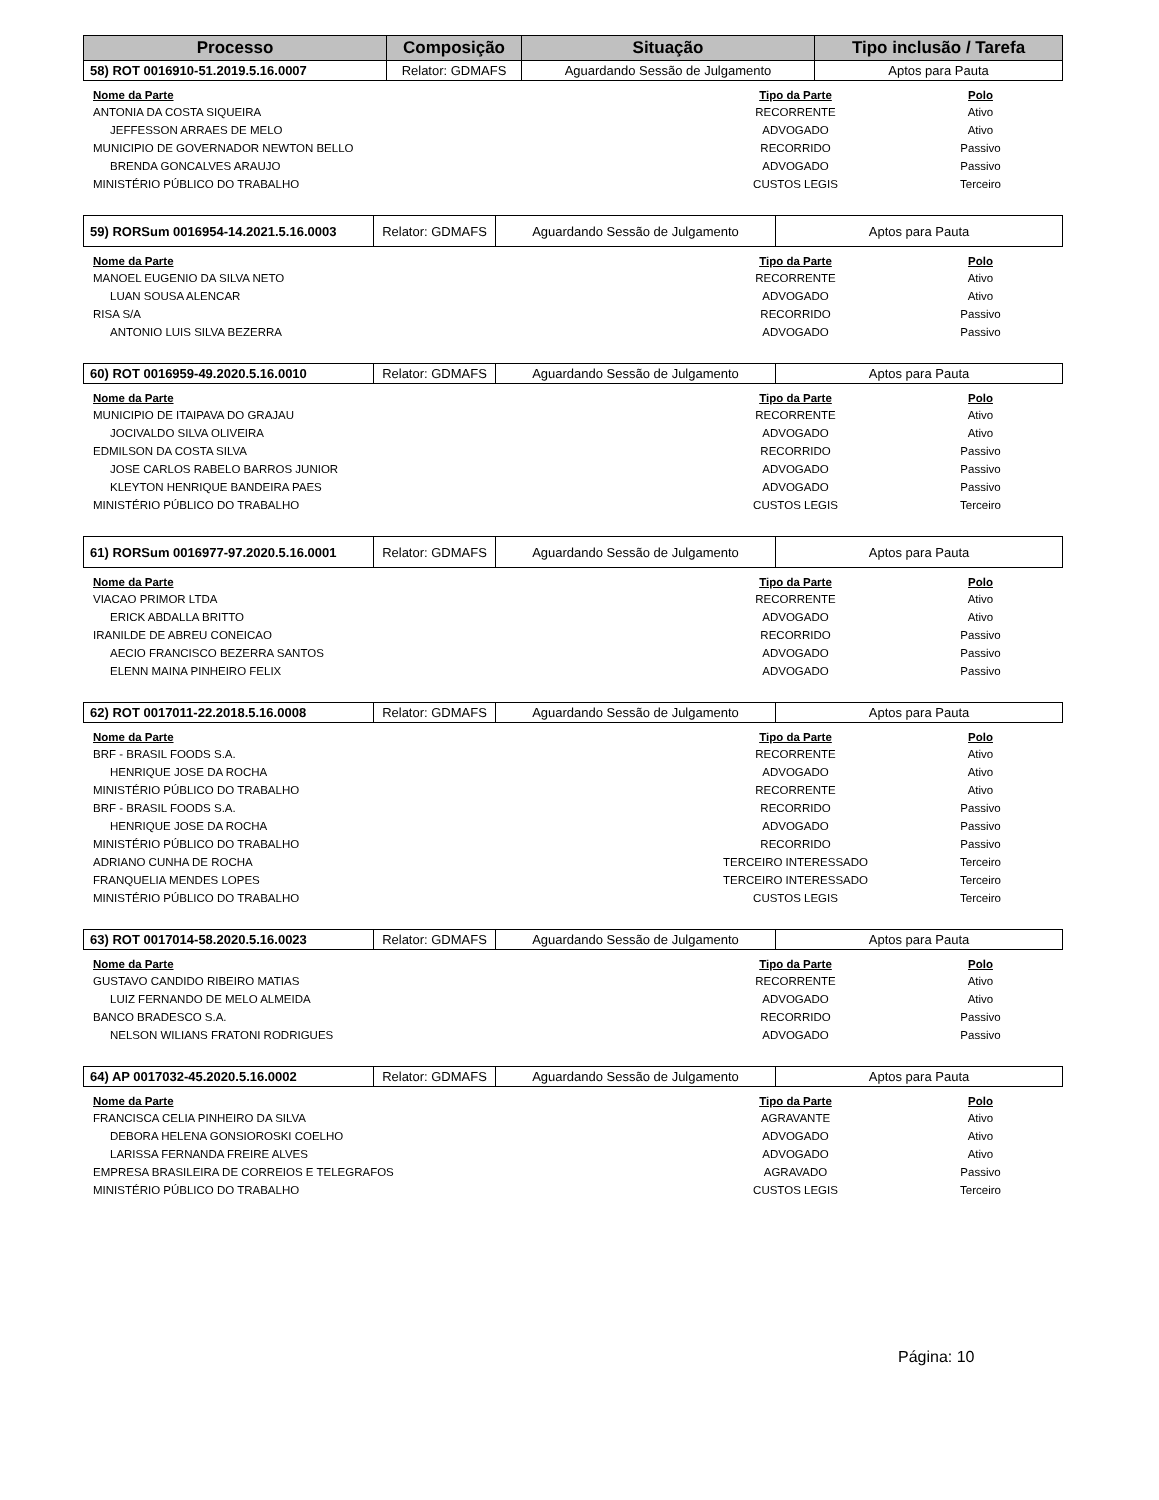| Processo | Composição | Situação | Tipo inclusão / Tarefa |
| --- | --- | --- | --- |
| 58) ROT 0016910-51.2019.5.16.0007 | Relator: GDMAFS | Aguardando Sessão de Julgamento | Aptos para Pauta |
| Nome da Parte | Tipo da Parte | Polo |
| --- | --- | --- |
| ANTONIA DA COSTA SIQUEIRA | RECORRENTE | Ativo |
| JEFFESSON ARRAES DE MELO | ADVOGADO | Ativo |
| MUNICIPIO DE GOVERNADOR NEWTON BELLO | RECORRIDO | Passivo |
| BRENDA GONCALVES ARAUJO | ADVOGADO | Passivo |
| MINISTÉRIO PÚBLICO DO TRABALHO | CUSTOS LEGIS | Terceiro |
| 59) RORSum 0016954-14.2021.5.16.0003 | Relator: GDMAFS | Aguardando Sessão de Julgamento | Aptos para Pauta |
| Nome da Parte | Tipo da Parte | Polo |
| --- | --- | --- |
| MANOEL EUGENIO DA SILVA NETO | RECORRENTE | Ativo |
| LUAN SOUSA ALENCAR | ADVOGADO | Ativo |
| RISA S/A | RECORRIDO | Passivo |
| ANTONIO LUIS SILVA BEZERRA | ADVOGADO | Passivo |
| 60) ROT 0016959-49.2020.5.16.0010 | Relator: GDMAFS | Aguardando Sessão de Julgamento | Aptos para Pauta |
| Nome da Parte | Tipo da Parte | Polo |
| --- | --- | --- |
| MUNICIPIO DE ITAIPAVA DO GRAJAU | RECORRENTE | Ativo |
| JOCIVALDO SILVA OLIVEIRA | ADVOGADO | Ativo |
| EDMILSON DA COSTA SILVA | RECORRIDO | Passivo |
| JOSE CARLOS RABELO BARROS JUNIOR | ADVOGADO | Passivo |
| KLEYTON HENRIQUE BANDEIRA PAES | ADVOGADO | Passivo |
| MINISTÉRIO PÚBLICO DO TRABALHO | CUSTOS LEGIS | Terceiro |
| 61) RORSum 0016977-97.2020.5.16.0001 | Relator: GDMAFS | Aguardando Sessão de Julgamento | Aptos para Pauta |
| Nome da Parte | Tipo da Parte | Polo |
| --- | --- | --- |
| VIACAO PRIMOR LTDA | RECORRENTE | Ativo |
| ERICK ABDALLA BRITTO | ADVOGADO | Ativo |
| IRANILDE DE ABREU CONEICAO | RECORRIDO | Passivo |
| AECIO FRANCISCO BEZERRA SANTOS | ADVOGADO | Passivo |
| ELENN MAINA PINHEIRO FELIX | ADVOGADO | Passivo |
| 62) ROT 0017011-22.2018.5.16.0008 | Relator: GDMAFS | Aguardando Sessão de Julgamento | Aptos para Pauta |
| Nome da Parte | Tipo da Parte | Polo |
| --- | --- | --- |
| BRF - BRASIL FOODS S.A. | RECORRENTE | Ativo |
| HENRIQUE JOSE DA ROCHA | ADVOGADO | Ativo |
| MINISTÉRIO PÚBLICO DO TRABALHO | RECORRENTE | Ativo |
| BRF - BRASIL FOODS S.A. | RECORRIDO | Passivo |
| HENRIQUE JOSE DA ROCHA | ADVOGADO | Passivo |
| MINISTÉRIO PÚBLICO DO TRABALHO | RECORRIDO | Passivo |
| ADRIANO CUNHA DE ROCHA | TERCEIRO INTERESSADO | Terceiro |
| FRANQUELIA MENDES LOPES | TERCEIRO INTERESSADO | Terceiro |
| MINISTÉRIO PÚBLICO DO TRABALHO | CUSTOS LEGIS | Terceiro |
| 63) ROT 0017014-58.2020.5.16.0023 | Relator: GDMAFS | Aguardando Sessão de Julgamento | Aptos para Pauta |
| Nome da Parte | Tipo da Parte | Polo |
| --- | --- | --- |
| GUSTAVO CANDIDO RIBEIRO MATIAS | RECORRENTE | Ativo |
| LUIZ FERNANDO DE MELO ALMEIDA | ADVOGADO | Ativo |
| BANCO BRADESCO S.A. | RECORRIDO | Passivo |
| NELSON WILIANS FRATONI RODRIGUES | ADVOGADO | Passivo |
| 64) AP 0017032-45.2020.5.16.0002 | Relator: GDMAFS | Aguardando Sessão de Julgamento | Aptos para Pauta |
| Nome da Parte | Tipo da Parte | Polo |
| --- | --- | --- |
| FRANCISCA CELIA PINHEIRO DA SILVA | AGRAVANTE | Ativo |
| DEBORA HELENA GONSIOROSKI COELHO | ADVOGADO | Ativo |
| LARISSA FERNANDA FREIRE ALVES | ADVOGADO | Ativo |
| EMPRESA BRASILEIRA DE CORREIOS E TELEGRAFOS | AGRAVADO | Passivo |
| MINISTÉRIO PÚBLICO DO TRABALHO | CUSTOS LEGIS | Terceiro |
Página: 10